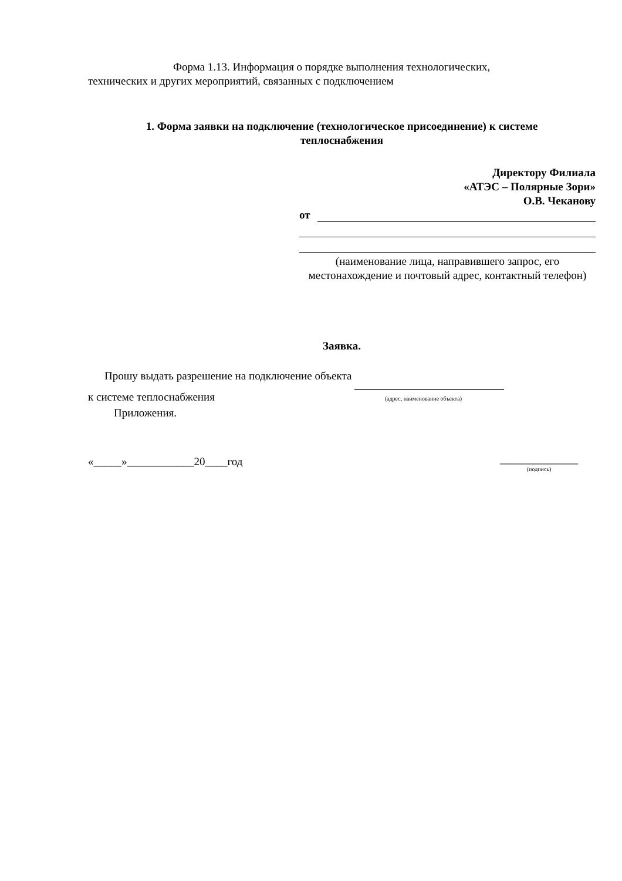Форма 1.13. Информация о порядке выполнения технологических,
технических и других мероприятий, связанных с подключением
1. Форма заявки на подключение (технологическое присоединение) к системе
теплоснабжения
Директору Филиала
«АТЭС – Полярные Зори»
О.В. Чеканову
от
(наименование лица, направившего запрос, его местонахождение и почтовый адрес, контактный телефон)
Заявка.
Прошу выдать разрешение на подключение объекта
к системе теплоснабжения (адрес, наименование объекта)
Приложения.
«_____»____________20____год ______________
(подпись)